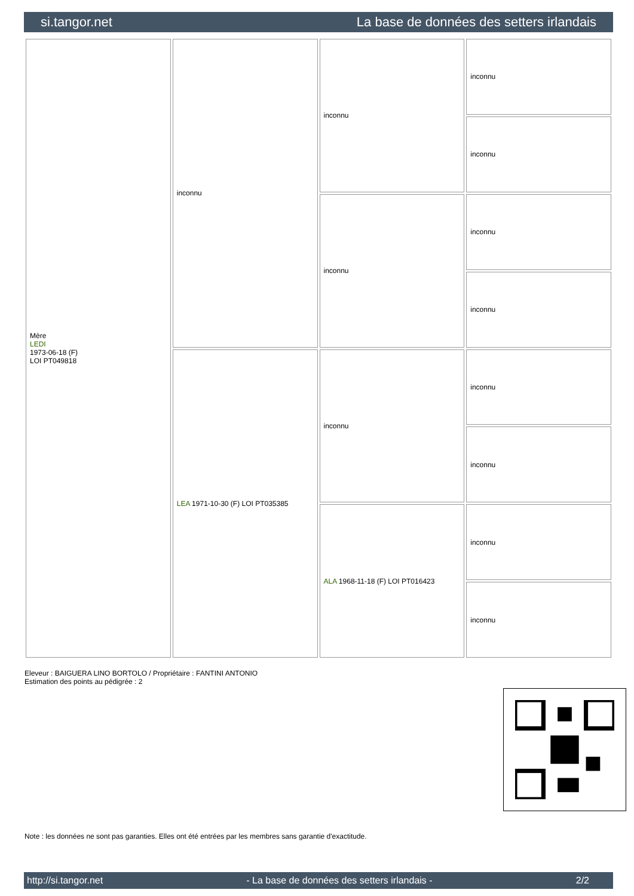si.tangor.net La base de données des setters irlandais
| Mère LEDI 1973-06-18 (F) LOI PT049818 | inconnu | inconnu | inconnu |
| | | | inconnu |
| | | inconnu | inconnu |
| | | | inconnu |
| | LEA 1971-10-30 (F) LOI PT035385 | inconnu | inconnu |
| | | | inconnu |
| | | ALA 1968-11-18 (F) LOI PT016423 | inconnu |
| | | | inconnu |
Eleveur : BAIGUERA LINO BORTOLO / Propriétaire : FANTINI ANTONIO
Estimation des points au pédigrée : 2
Note : les données ne sont pas garanties. Elles ont été entrées par les membres sans garantie d'exactitude.
http://si.tangor.net - La base de données des setters irlandais - 2/2